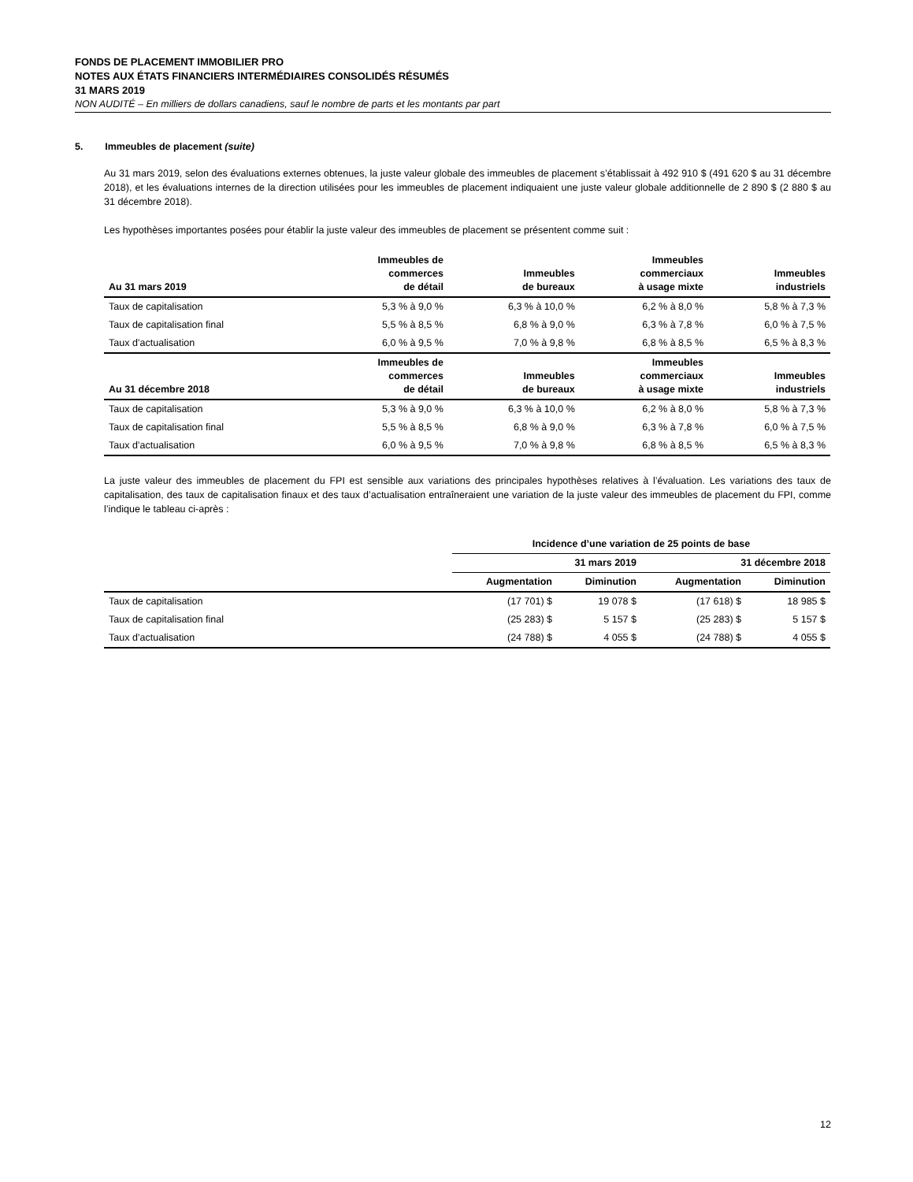FONDS DE PLACEMENT IMMOBILIER PRO
NOTES AUX ÉTATS FINANCIERS INTERMÉDIAIRES CONSOLIDÉS RÉSUMÉS
31 MARS 2019
NON AUDITÉ – En milliers de dollars canadiens, sauf le nombre de parts et les montants par part
5. Immeubles de placement (suite)
Au 31 mars 2019, selon des évaluations externes obtenues, la juste valeur globale des immeubles de placement s’établissait à 492 910 $ (491 620 $ au 31 décembre 2018), et les évaluations internes de la direction utilisées pour les immeubles de placement indiquaient une juste valeur globale additionnelle de 2 890 $ (2 880 $ au 31 décembre 2018).
Les hypothèses importantes posées pour établir la juste valeur des immeubles de placement se présentent comme suit :
| Au 31 mars 2019 | Immeubles de commerces de détail | Immeubles de bureaux | Immeubles commerciaux à usage mixte | Immeubles industriels |
| --- | --- | --- | --- | --- |
| Taux de capitalisation | 5,3 % à 9,0 % | 6,3 % à 10,0 % | 6,2 % à 8,0 % | 5,8 % à 7,3 % |
| Taux de capitalisation final | 5,5 % à 8,5 % | 6,8 % à 9,0 % | 6,3 % à 7,8 % | 6,0 % à 7,5 % |
| Taux d’actualisation | 6,0 % à 9,5 % | 7,0 % à 9,8 % | 6,8 % à 8,5 % | 6,5 % à 8,3 % |
| Au 31 décembre 2018 | Immeubles de commerces de détail | Immeubles de bureaux | Immeubles commerciaux à usage mixte | Immeubles industriels |
| Taux de capitalisation | 5,3 % à 9,0 % | 6,3 % à 10,0 % | 6,2 % à 8,0 % | 5,8 % à 7,3 % |
| Taux de capitalisation final | 5,5 % à 8,5 % | 6,8 % à 9,0 % | 6,3 % à 7,8 % | 6,0 % à 7,5 % |
| Taux d’actualisation | 6,0 % à 9,5 % | 7,0 % à 9,8 % | 6,8 % à 8,5 % | 6,5 % à 8,3 % |
La juste valeur des immeubles de placement du FPI est sensible aux variations des principales hypothèses relatives à l’évaluation. Les variations des taux de capitalisation, des taux de capitalisation finaux et des taux d’actualisation entraîneraient une variation de la juste valeur des immeubles de placement du FPI, comme l’indique le tableau ci-après :
| | Incidence d’une variation de 25 points de base | | | |
| --- | --- | --- | --- | --- |
| | 31 mars 2019 | | 31 décembre 2018 | |
| | Augmentation | Diminution | Augmentation | Diminution |
| Taux de capitalisation | (17 701) $ | 19 078 $ | (17 618) $ | 18 985 $ |
| Taux de capitalisation final | (25 283) $ | 5 157 $ | (25 283) $ | 5 157 $ |
| Taux d’actualisation | (24 788) $ | 4 055 $ | (24 788) $ | 4 055 $ |
12